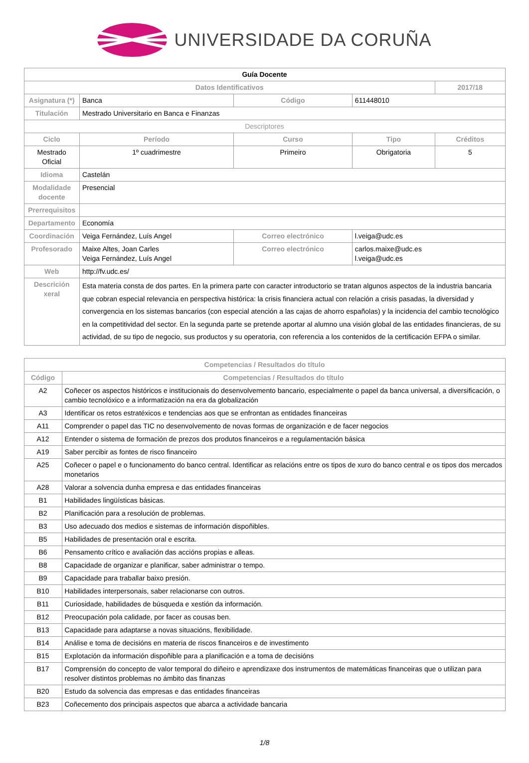UNIVERSIDADE DA CORUÑA
| Guía Docente | | | | | |
| --- | --- | --- | --- | --- | --- |
| Datos Identificativos | | | | | 2017/18 |
| Asignatura (*) | Banca | | Código | 611448010 | |
| Titulación | Mestrado Universitario en Banca e Finanzas | | | | |
| Descriptores | | | | | |
| Ciclo | Período | Curso | | Tipo | Créditos |
| Mestrado Oficial | 1º cuadrimestre | Primeiro | | Obrigatoria | 5 |
| Idioma | Castelán | | | | |
| Modalidade docente | Presencial | | | | |
| Prerrequisitos | | | | | |
| Departamento | Economía | | | | |
| Coordinación | Veiga Fernández, Luís Angel | | Correo electrónico | l.veiga@udc.es | |
| Profesorado | Maixe Altes, Joan Carles Veiga Fernández, Luís Angel | | Correo electrónico | carlos.maixe@udc.es l.veiga@udc.es | |
| Web | http://fv.udc.es/ | | | | |
| Descrición xeral | Esta materia consta de dos partes. En la primera parte con caracter introductorio se tratan algunos aspectos de la industria bancaria que cobran especial relevancia en perspectiva histórica: la crisis financiera actual con relación a crisis pasadas, la diversidad y convergencia en los sistemas bancarios (con especial atención a las cajas de ahorro españolas) y la incidencia del cambio tecnológico en la competitividad del sector. En la segunda parte se pretende aportar al alumno una visión global de las entidades financieras, de su actividad, de su tipo de negocio, sus productos y su operatoria, con referencia a los contenidos de la certificación EFPA o similar. | | | | |
| Competencias / Resultados do título | |
| --- | --- |
| Código | Competencias / Resultados do título |
| A2 | Coñecer os aspectos históricos e institucionais do desenvolvemento bancario, especialmente o papel da banca universal, a diversificación, o cambio tecnolóxico e a informatización na era da globalización |
| A3 | Identificar os retos estratéxicos e tendencias aos que se enfrontan as entidades financeiras |
| A11 | Comprender o papel das TIC no desenvolvemento de novas formas de organización e de facer negocios |
| A12 | Entender o sistema de formación de prezos dos produtos financeiros e a regulamentación básica |
| A19 | Saber percibir as fontes de risco financeiro |
| A25 | Coñecer o papel e o funcionamento do banco central. Identificar as relacións entre os tipos de xuro do banco central e os tipos dos mercados monetarios |
| A28 | Valorar a solvencia dunha empresa e das entidades financeiras |
| B1 | Habilidades lingüísticas básicas. |
| B2 | Planificación para a resolución de problemas. |
| B3 | Uso adecuado dos medios e sistemas de información dispoñibles. |
| B5 | Habilidades de presentación oral e escrita. |
| B6 | Pensamento crítico e avaliación das accións propias e alleas. |
| B8 | Capacidade de organizar e planificar, saber administrar o tempo. |
| B9 | Capacidade para traballar baixo presión. |
| B10 | Habilidades interpersonais, saber relacionarse con outros. |
| B11 | Curiosidade, habilidades de búsqueda e xestión da información. |
| B12 | Preocupación pola calidade, por facer as cousas ben. |
| B13 | Capacidade para adaptarse a novas situacións, flexibilidade. |
| B14 | Análise e toma de decisións en materia de riscos financeiros e de investimento |
| B15 | Explotación da información dispoñible para a planificación e a toma de decisións |
| B17 | Comprensión do concepto de valor temporal do diñeiro e aprendizaxe dos instrumentos de matemáticas financeiras que o utilizan para resolver distintos problemas no ámbito das finanzas |
| B20 | Estudo da solvencia das empresas e das entidades financeiras |
| B23 | Coñecemento dos principais aspectos que abarca a actividade bancaria |
1/8